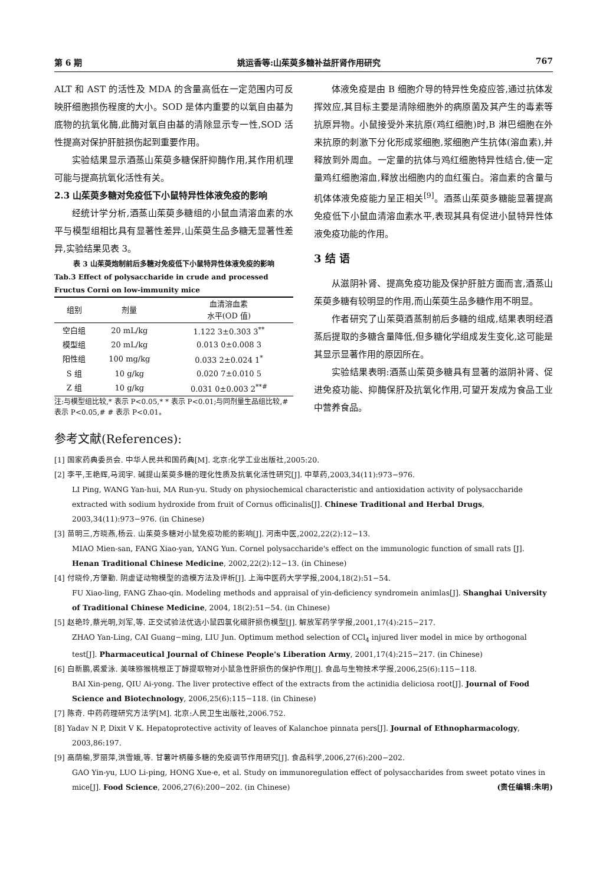第 6 期 姚运香等:山茱萸多糖补益肝肾作用研究 767
ALT 和 AST 的活性及 MDA 的含量高低在一定范围内可反映肝细胞损伤程度的大小。SOD 是体内重要的以氧自由基为底物的抗氧化酶,此酶对氧自由基的清除显示专一性,SOD 活性提高对保护肝脏损伤起到重要作用。
实验结果显示酒蒸山茱萸多糖保肝抑酶作用,其作用机理可能与提高抗氧化活性有关。
2.3 山茱萸多糖对免疫低下小鼠特异性体液免疫的影响
经统计学分析,酒蒸山茱萸多糖组的小鼠血清溶血素的水平与模型组相比具有显著性差异,山茱萸生品多糖无显著性差异,实验结果见表 3。
表 3 山茱萸炮制前后多糖对免疫低下小鼠特异性体液免疫的影响
Tab.3 Effect of polysaccharide in crude and processed Fructus Corni on low-immunity mice
| 组别 | 剂量 | 血清溶血素 水平(OD 值) |
| --- | --- | --- |
| 空白组 | 20 mL/kg | 1.122 3±0.303 3<sup>**</sup> |
| 模型组 | 20 mL/kg | 0.013 0±0.008 3 |
| 阳性组 | 100 mg/kg | 0.033 2±0.024 1<sup>*</sup> |
| S 组 | 10 g/kg | 0.020 7±0.010 5 |
| Z 组 | 10 g/kg | 0.031 0±0.003 2<sup>**#</sup> |
注:与模型组比较,* 表示 P<0.05,* * 表示 P<0.01;与同剂量生品组比较,# 表示 P<0.05,# # 表示 P<0.01。
体液免疫是由 B 细胞介导的特异性免疫应答,通过抗体发挥效应,其目标主要是清除细胞外的病原菌及其产生的毒素等抗原异物。小鼠接受外来抗原(鸡红细胞)时,B 淋巴细胞在外来抗原的刺激下分化形成浆细胞,浆细胞产生抗体(溶血素),并释放到外周血。一定量的抗体与鸡红细胞特异性结合,使一定量鸡红细胞溶血,释放出细胞内的血红蛋白。溶血素的含量与机体体液免疫能力呈正相关<sup>[9]</sup>。酒蒸山茱萸多糖能显著提高免疫低下小鼠血清溶血素水平,表现其具有促进小鼠特异性体液免疫功能的作用。
3 结 语
从滋阴补肾、提高免疫功能及保护肝脏方面而言,酒蒸山茱萸多糖有较明显的作用,而山茱萸生品多糖作用不明显。
作者研究了山茱萸酒蒸制前后多糖的组成,结果表明经酒蒸后提取的多糖含量降低,但多糖化学组成发生变化,这可能是其显示显著作用的原因所在。
实验结果表明:酒蒸山茱萸多糖具有显著的滋阴补肾、促进免疫功能、抑酶保肝及抗氧化作用,可望开发成为食品工业中营养食品。
参考文献(References):
[1] 国家药典委员会. 中华人民共和国药典[M]. 北京:化学工业出版社,2005:20.
[2] 李平,王艳辉,马润宇. 碱提山茱萸多糖的理化性质及抗氧化活性研究[J]. 中草药,2003,34(11):973−976.
LI Ping, WANG Yan-hui, MA Run-yu. Study on physiochemical characteristic and antioxidation activity of polysaccharide extracted with sodium hydroxide from fruit of Cornus officinalis[J]. Chinese Traditional and Herbal Drugs, 2003,34(11):973−976. (in Chinese)
[3] 苗明三,方晓燕,杨云. 山茱萸多糖对小鼠免疫功能的影响[J]. 河南中医,2002,22(2):12−13.
MIAO Mien-san, FANG Xiao-yan, YANG Yun. Cornel polysaccharide's effect on the immunologic function of small rats [J]. Henan Traditional Chinese Medicine, 2002,22(2):12−13. (in Chinese)
[4] 付晓伶,方肇勤. 阴虚证动物模型的造模方法及评析[J]. 上海中医药大学学报,2004,18(2):51−54.
FU Xiao-ling, FANG Zhao-qin. Modeling methods and appraisal of yin-deficiency syndromein animlas[J]. Shanghai University of Traditional Chinese Medicine, 2004, 18(2):51−54. (in Chinese)
[5] 赵艳玲,蔡光明,刘军,等. 正交试验法优选小鼠四氯化碳肝损伤模型[J]. 解放军药学学报,2001,17(4):215−217.
ZHAO Yan-Ling, CAI Guang−ming, LIU Jun. Optimum method selection of CCl<sub>4</sub> injured liver model in mice by orthogonal test[J]. Pharmaceutical Journal of Chinese People's Liberation Army, 2001,17(4):215−217. (in Chinese)
[6] 白新鹏,裘爱泳. 美味猕猴桃根正丁醇提取物对小鼠急性肝损伤的保护作用[J]. 食品与生物技术学报,2006,25(6):115−118.
BAI Xin-peng, QIU Ai-yong. The liver protective effect of the extracts from the actinidia deliciosa root[J]. Journal of Food Science and Biotechnology, 2006,25(6):115−118. (in Chinese)
[7] 陈奇. 中药药理研究方法学[M]. 北京:人民卫生出版社,2006.752.
[8] Yadav N P, Dixit V K. Hepatoprotective activity of leaves of Kalanchoe pinnata pers[J]. Journal of Ethnopharmacology, 2003,86:197.
[9] 高荫榆,罗丽萍,洪雪娥,等. 甘薯叶柄藤多糖的免疫调节作用研究[J]. 食品科学,2006,27(6):200−202.
GAO Yin-yu, LUO Li-ping, HONG Xue-e, et al. Study on immunoregulation effect of polysaccharides from sweet potato vines in mice[J]. Food Science, 2006,27(6):200−202. (in Chinese) (责任编辑:朱明)